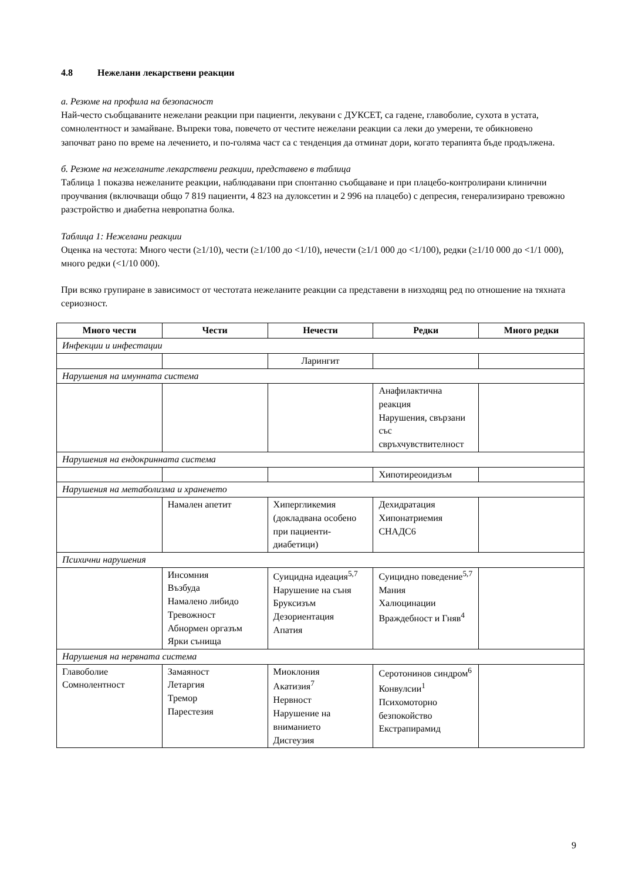4.8 Нежелани лекарствени реакции
а. Резюме на профила на безопасност
Най-често съобщаваните нежелани реакции при пациенти, лекувани с ДУКСЕТ, са гадене, главоболие, сухота в устата, сомнолентност и замайване. Въпреки това, повечето от честите нежелани реакции са леки до умерени, те обикновено започват рано по време на лечението, и по-голяма част са с тенденция да отминат дори, когато терапията бъде продължена.
б. Резюме на нежеланите лекарствени реакции, представено в таблица
Таблица 1 показва нежеланите реакции, наблюдавани при спонтанно съобщаване и при плацебо-контролирани клинични проучвания (включващи общо 7 819 пациенти, 4 823 на дулоксетин и 2 996 на плацебо) с депресия, генерализирано тревожно разстройство и диабетна невропатна болка.
Таблица 1: Нежелани реакции
Оценка на честота: Много чести (≥1/10), чести (≥1/100 до <1/10), нечести (≥1/1 000 до <1/100), редки (≥1/10 000 до <1/1 000), много редки (<1/10 000).
При всяко групиране в зависимост от честотата нежеланите реакции са представени в низходящ ред по отношение на тяхната сериозност.
| Много чести | Чести | Нечести | Редки | Много редки |
| --- | --- | --- | --- | --- |
| Инфекции и инфестации | | | | |
| | | Ларингит | | |
| Нарушения на имунната система | | | | |
| | | | Анафилактична реакция Нарушения, свързани със свръхчувствителност | |
| Нарушения на ендокринната система | | | | |
| | | | Хипотиреоидизъм | |
| Нарушения на метаболизма и храненето | | | | |
| | Намален апетит | Хипергликемия (докладвана особено при пациенти-диабетици) | Дехидратация Хипонатриемия СНАДС6 | |
| Психични нарушения | | | | |
| | Инсомния Възбуда Намалено либидо Тревожност Абнормен оргазъм Ярки сънища | Суицидна идеация<sup>5,7</sup> Нарушение на съня Бруксизъм Дезориентация Апатия | Суицидно поведение<sup>5,7</sup> Мания Халюцинации Враждебност и Гняв<sup>4</sup> | |
| Нарушения на нервната система | | | | |
| Главоболие Сомнолентност | Замаяност Летаргия Тремор Парестезия | Миоклония Акатизия<sup>7</sup> Нервност Нарушение на вниманието Дисгеузия | Серотонинов синдром<sup>6</sup> Конвулсии<sup>1</sup> Психомоторно безпокойство Екстрапирамид | |
9